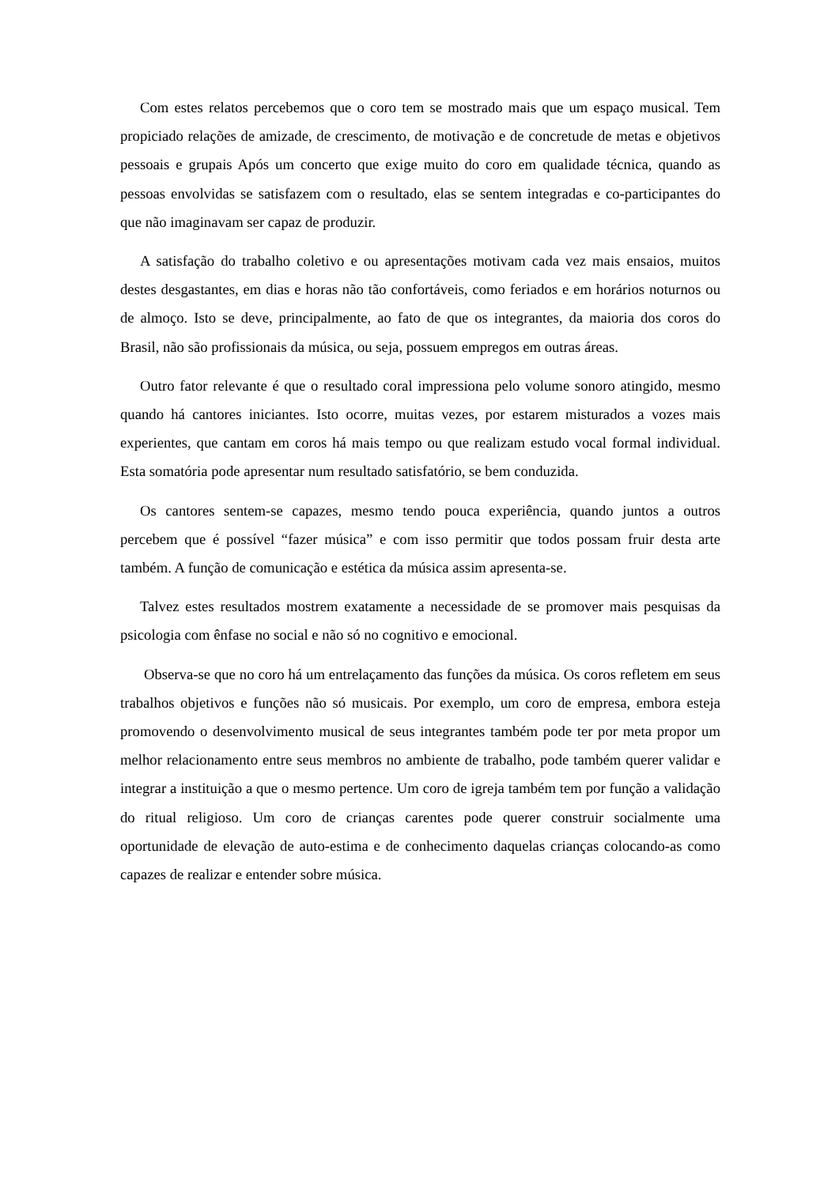Com estes relatos percebemos que o coro tem se mostrado mais que um espaço musical. Tem propiciado relações de amizade, de crescimento, de motivação e de concretude de metas e objetivos pessoais e grupais Após um concerto que exige muito do coro em qualidade técnica, quando as pessoas envolvidas se satisfazem com o resultado, elas se sentem integradas e co-participantes do que não imaginavam ser capaz de produzir.
A satisfação do trabalho coletivo e ou apresentações motivam cada vez mais ensaios, muitos destes desgastantes, em dias e horas não tão confortáveis, como feriados e em horários noturnos ou de almoço. Isto se deve, principalmente, ao fato de que os integrantes, da maioria dos coros do Brasil, não são profissionais da música, ou seja, possuem empregos em outras áreas.
Outro fator relevante é que o resultado coral impressiona pelo volume sonoro atingido, mesmo quando há cantores iniciantes. Isto ocorre, muitas vezes, por estarem misturados a vozes mais experientes, que cantam em coros há mais tempo ou que realizam estudo vocal formal individual. Esta somatória pode apresentar num resultado satisfatório, se bem conduzida.
Os cantores sentem-se capazes, mesmo tendo pouca experiência, quando juntos a outros percebem que é possível “fazer música” e com isso permitir que todos possam fruir desta arte também. A função de comunicação e estética da música assim apresenta-se.
Talvez estes resultados mostrem exatamente a necessidade de se promover mais pesquisas da psicologia com ênfase no social e não só no cognitivo e emocional.
Observa-se que no coro há um entrelaçamento das funções da música. Os coros refletem em seus trabalhos objetivos e funções não só musicais. Por exemplo, um coro de empresa, embora esteja promovendo o desenvolvimento musical de seus integrantes também pode ter por meta propor um melhor relacionamento entre seus membros no ambiente de trabalho, pode também querer validar e integrar a instituição a que o mesmo pertence. Um coro de igreja também tem por função a validação do ritual religioso. Um coro de crianças carentes pode querer construir socialmente uma oportunidade de elevação de auto-estima e de conhecimento daquelas crianças colocando-as como capazes de realizar e entender sobre música.